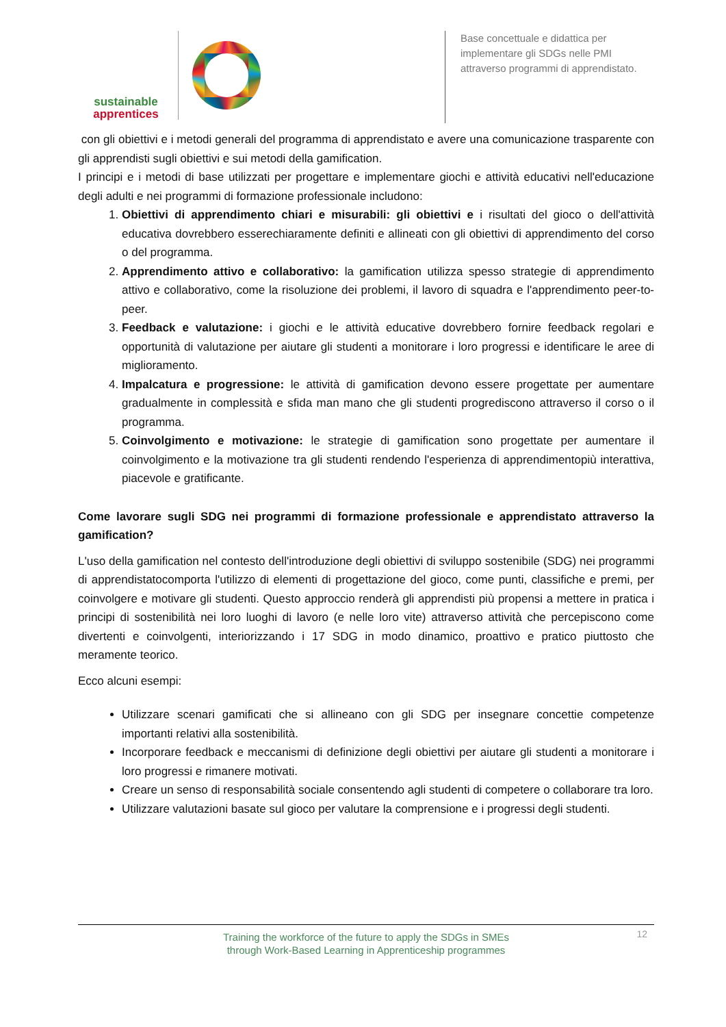sustainable
apprentices
Base concettuale e didattica per implementare gli SDGs nelle PMI attraverso programmi di apprendistato.
con gli obiettivi e i metodi generali del programma di apprendistato e avere una comunicazione trasparente con gli apprendisti sugli obiettivi e sui metodi della gamification.
I principi e i metodi di base utilizzati per progettare e implementare giochi e attività educativi nell'educazione degli adulti e nei programmi di formazione professionale includono:
1. Obiettivi di apprendimento chiari e misurabili: gli obiettivi e i risultati del gioco o dell'attività educativa dovrebbero esserechiaramente definiti e allineati con gli obiettivi di apprendimento del corso o del programma.
2. Apprendimento attivo e collaborativo: la gamification utilizza spesso strategie di apprendimento attivo e collaborativo, come la risoluzione dei problemi, il lavoro di squadra e l'apprendimento peer-to-peer.
3. Feedback e valutazione: i giochi e le attività educative dovrebbero fornire feedback regolari e opportunità di valutazione per aiutare gli studenti a monitorare i loro progressi e identificare le aree di miglioramento.
4. Impalcatura e progressione: le attività di gamification devono essere progettate per aumentare gradualmente in complessità e sfida man mano che gli studenti progrediscono attraverso il corso o il programma.
5. Coinvolgimento e motivazione: le strategie di gamification sono progettate per aumentare il coinvolgimento e la motivazione tra gli studenti rendendo l'esperienza di apprendimentopiù interattiva, piacevole e gratificante.
Come lavorare sugli SDG nei programmi di formazione professionale e apprendistato attraverso la gamification?
L'uso della gamification nel contesto dell'introduzione degli obiettivi di sviluppo sostenibile (SDG) nei programmi di apprendistatocomporta l'utilizzo di elementi di progettazione del gioco, come punti, classifiche e premi, per coinvolgere e motivare gli studenti. Questo approccio renderà gli apprendisti più propensi a mettere in pratica i principi di sostenibilità nei loro luoghi di lavoro (e nelle loro vite) attraverso attività che percepiscono come divertenti e coinvolgenti, interiorizzando i 17 SDG in modo dinamico, proattivo e pratico piuttosto che meramente teorico.
Ecco alcuni esempi:
Utilizzare scenari gamificati che si allineano con gli SDG per insegnare concettie competenze importanti relativi alla sostenibilità.
Incorporare feedback e meccanismi di definizione degli obiettivi per aiutare gli studenti a monitorare i loro progressi e rimanere motivati.
Creare un senso di responsabilità sociale consentendo agli studenti di competere o collaborare tra loro.
Utilizzare valutazioni basate sul gioco per valutare la comprensione e i progressi degli studenti.
Training the workforce of the future to apply the SDGs in SMEs
through Work-Based Learning in Apprenticeship programmes
12